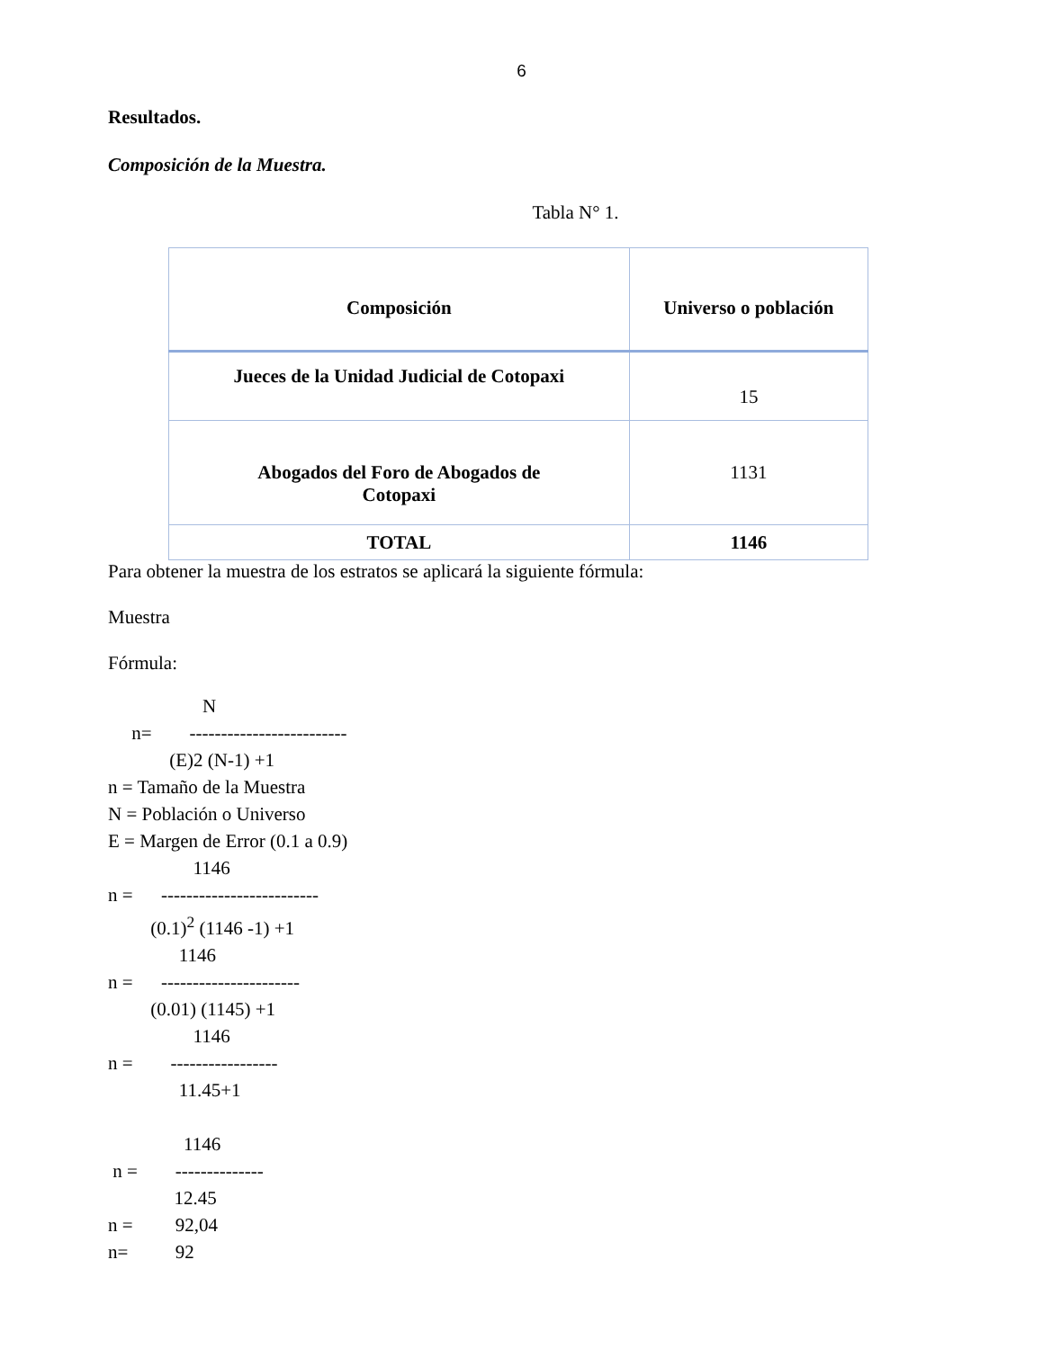6
Resultados.
Composición de la Muestra.
Tabla N° 1.
| Composición | Universo o población |
| --- | --- |
| Jueces de la Unidad Judicial de Cotopaxi | 15 |
| Abogados del Foro de Abogados de Cotopaxi | 1131 |
| TOTAL | 1146 |
Para obtener la muestra de los estratos se aplicará la siguiente fórmula:
Muestra
Fórmula:
N n= ------------------------- (E)2 (N-1) +1 n = Tamaño de la Muestra N = Población o Universo E = Margen de Error (0.1 a 0.9) 1146 n = ------------------------- (0.1)<sup>2</sup> (1146 -1) +1 1146 n = ---------------------- (0.01) (1145) +1 1146 n = ----------------- 11.45+1 1146 n = -------------- 12.45 n = 92,04 n= 92